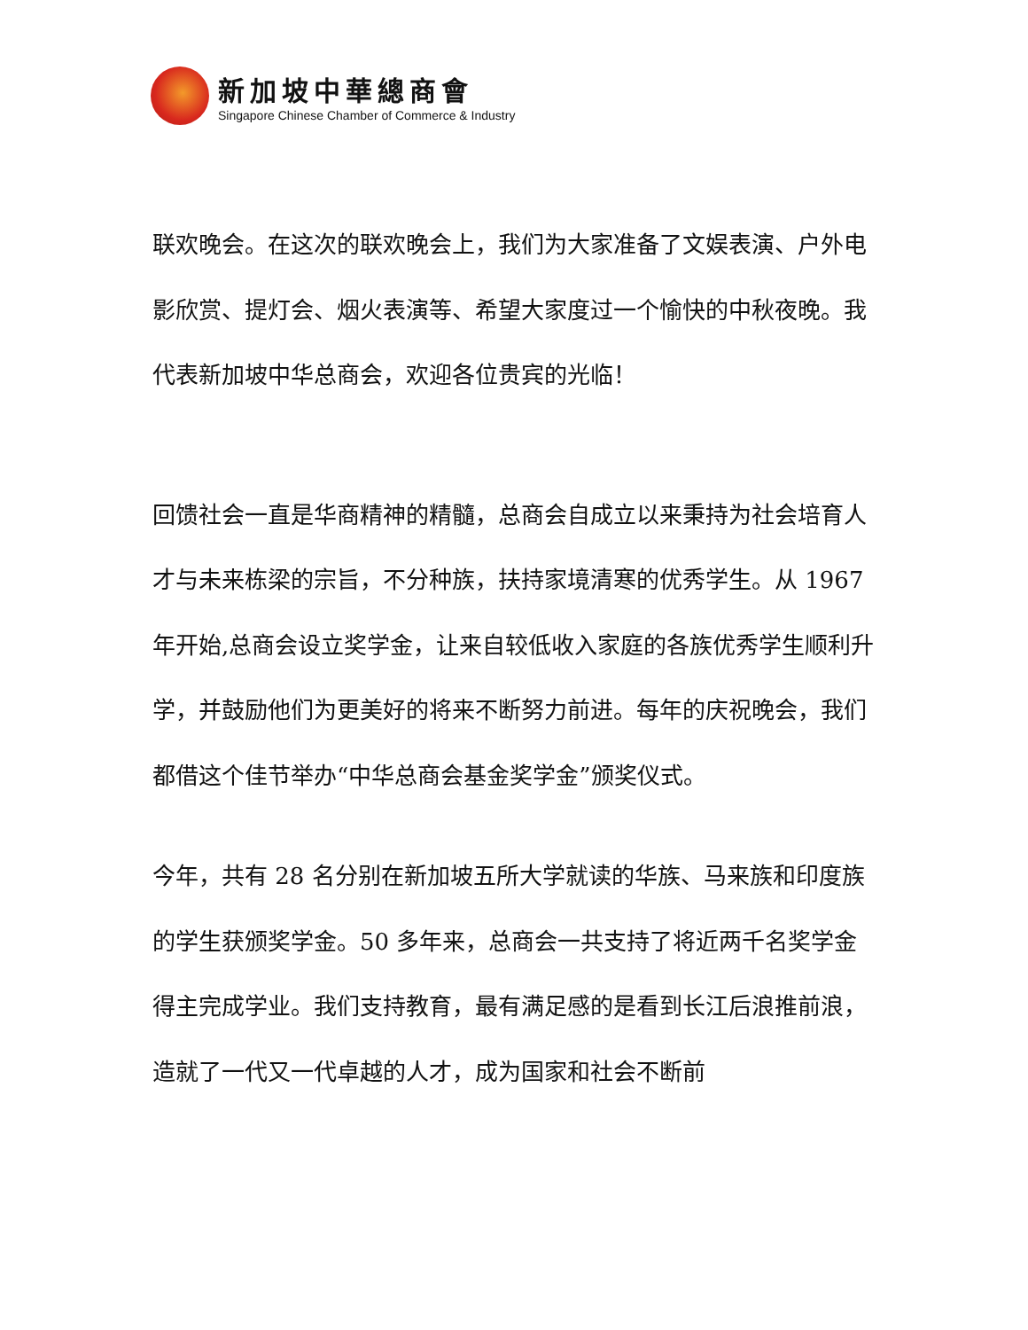新加坡中華總商會
Singapore Chinese Chamber of Commerce & Industry
联欢晚会。在这次的联欢晚会上，我们为大家准备了文娱表演、户外电影欣赏、提灯会、烟火表演等、希望大家度过一个愉快的中秋夜晚。我代表新加坡中华总商会，欢迎各位贵宾的光临！
回馈社会一直是华商精神的精髓，总商会自成立以来秉持为社会培育人才与未来栋梁的宗旨，不分种族，扶持家境清寒的优秀学生。从 1967 年开始,总商会设立奖学金，让来自较低收入家庭的各族优秀学生顺利升学，并鼓励他们为更美好的将来不断努力前进。每年的庆祝晚会，我们都借这个佳节举办“中华总商会基金奖学金”颁奖仪式。
今年，共有 28 名分别在新加坡五所大学就读的华族、马来族和印度族的学生获颁奖学金。50 多年来，总商会一共支持了将近两千名奖学金得主完成学业。我们支持教育，最有满足感的是看到长江后浪推前浪，造就了一代又一代卓越的人才，成为国家和社会不断前